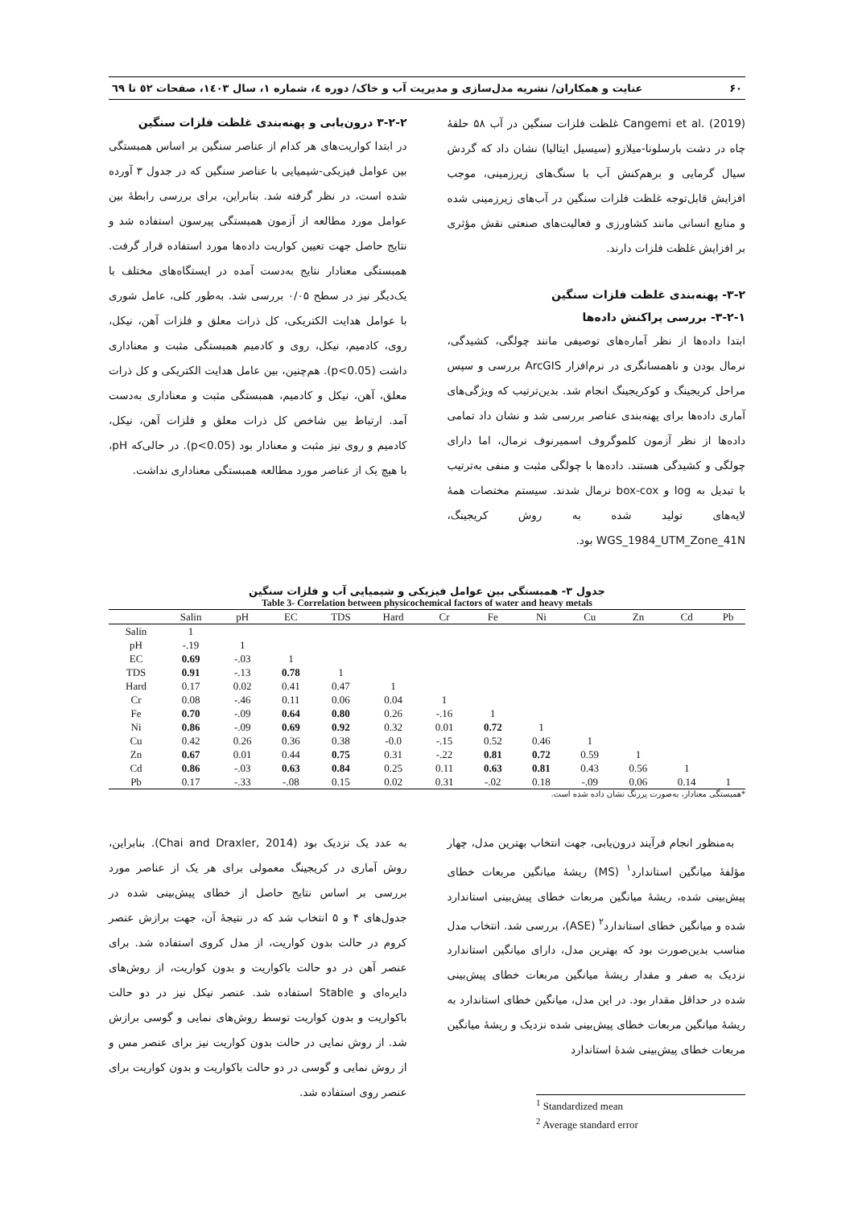۶۰ عنایت و همکاران/ نشریه مدل‌سازی و مدیریت آب و خاک/ دوره ٤، شماره ١، سال ١٤٠٣، صفحات ٥٢ تا ٦٩
Cangemi et al. (2019) غلظت فلزات سنگین در آب ۵۸ حلقهٔ چاه در دشت بارسلونا-میلازو (سیسیل ایتالیا) نشان داد که گردش سیال گرمایی و برهم‌کنش آب با سنگ‌های زیرزمینی، موجب افزایش قابل‌توجه غلظت فلزات سنگین در آب‌های زیرزمینی شده و منابع انسانی مانند کشاورزی و فعالیت‌های صنعتی نقش مؤثری بر افزایش غلظت فلزات دارند.
۳-۲- پهنه‌بندی غلظت فلزات سنگین
۳-۲-۱- بررسی پراکنش داده‌ها
ابتدا داده‌ها از نظر آماره‌های توصیفی مانند چولگی، کشیدگی، نرمال بودن و ناهمسانگری در نرم‌افزار ArcGIS بررسی و سپس مراحل کریجینگ و کوکریجینگ انجام شد. بدین‌ترتیب که ویژگی‌های آماری داده‌ها برای پهنه‌بندی عناصر بررسی شد و نشان داد تمامی داده‌ها از نظر آزمون کلموگروف اسمیرنوف نرمال، اما دارای چولگی و کشیدگی هستند. داده‌ها با چولگی مثبت و منفی به‌ترتیب با تبدیل به log و box-cox نرمال شدند. سیستم مختصات همهٔ لایه‌های تولید شده به روش کریجینگ، WGS_1984_UTM_Zone_41N بود.
۳-۲-۲ درون‌یابی و پهنه‌بندی غلظت فلزات سنگین
در ابتدا کواریت‌های هر کدام از عناصر سنگین بر اساس همبستگی بین عوامل فیزیکی-شیمیایی با عناصر سنگین که در جدول ۳ آورده شده است، در نظر گرفته شد. بنابراین، برای بررسی رابطهٔ بین عوامل مورد مطالعه از آزمون همبستگی پیرسون استفاده شد و نتایج حاصل جهت تعیین کواریت داده‌ها مورد استفاده قرار گرفت. همبستگی معنادار نتایج به‌دست آمده در ایستگاه‌های مختلف با یک‌دیگر نیز در سطح ۰/۰۵ بررسی شد. به‌طور کلی، عامل شوری با عوامل هدایت الکتریکی، کل ذرات معلق و فلزات آهن، نیکل، روی، کادمیم، نیکل، روی و کادمیم همبستگی مثبت و معناداری داشت (p<0.05). هم‌چنین، بین عامل هدایت الکتریکی و کل ذرات معلق، آهن، نیکل و کادمیم، همبستگی مثبت و معناداری به‌دست آمد. ارتباط بین شاخص کل ذرات معلق و فلزات آهن، نیکل، کادمیم و روی نیز مثبت و معنادار بود (p<0.05). در حالی‌که pH، با هیچ یک از عناصر مورد مطالعه همبستگی معناداری نداشت.
جدول ۳- همبستگی بین عوامل فیزیکی و شیمیایی آب و فلزات سنگین
Table 3- Correlation between physicochemical factors of water and heavy metals
| | Salin | pH | EC | TDS | Hard | Cr | Fe | Ni | Cu | Zn | Cd | Pb |
| --- | --- | --- | --- | --- | --- | --- | --- | --- | --- | --- | --- | --- |
| Salin | 1 | | | | | | | | | | | |
| pH | -.19 | 1 | | | | | | | | | | |
| EC | 0.69 | -.03 | 1 | | | | | | | | | |
| TDS | 0.91 | -.13 | 0.78 | 1 | | | | | | | | |
| Hard | 0.17 | 0.02 | 0.41 | 0.47 | 1 | | | | | | | |
| Cr | 0.08 | -.46 | 0.11 | 0.06 | 0.04 | 1 | | | | | | |
| Fe | 0.70 | -.09 | 0.64 | 0.80 | 0.26 | -.16 | 1 | | | | | |
| Ni | 0.86 | -.09 | 0.69 | 0.92 | 0.32 | 0.01 | 0.72 | 1 | | | | |
| Cu | 0.42 | 0.26 | 0.36 | 0.38 | -0.0 | -.15 | 0.52 | 0.46 | 1 | | | |
| Zn | 0.67 | 0.01 | 0.44 | 0.75 | 0.31 | -.22 | 0.81 | 0.72 | 0.59 | 1 | | |
| Cd | 0.86 | -.03 | 0.63 | 0.84 | 0.25 | 0.11 | 0.63 | 0.81 | 0.43 | 0.56 | 1 | |
| Pb | 0.17 | -.33 | -.08 | 0.15 | 0.02 | 0.31 | -.02 | 0.18 | -.09 | 0.06 | 0.14 | 1 |
*همبستگی معنادار، به‌صورت پررنگ نشان داده شده است.
به‌منظور انجام فرآیند درون‌یابی، جهت انتخاب بهترین مدل، چهار مؤلفهٔ میانگین استاندارد<sup>۱</sup> (MS) ریشهٔ میانگین مربعات خطای پیش‌بینی شده، ریشهٔ میانگین مربعات خطای پیش‌بینی استاندارد شده و میانگین خطای استاندارد<sup>۲</sup> (ASE)، بررسی شد. انتخاب مدل مناسب بدین‌صورت بود که بهترین مدل، دارای میانگین استاندارد نزدیک به صفر و مقدار ریشهٔ میانگین مربعات خطای پیش‌بینی شده در حداقل مقدار بود. در این مدل، میانگین خطای استاندارد به ریشهٔ میانگین مربعات خطای پیش‌بینی شده نزدیک و ریشهٔ میانگین مربعات خطای پیش‌بینی شدهٔ استاندارد
<sup>1</sup> Standardized mean
<sup>2</sup> Average standard error
به عدد یک نزدیک بود (Chai and Draxler, 2014). بنابراین، روش آماری در کریجینگ معمولی برای هر یک از عناصر مورد بررسی بر اساس نتایج حاصل از خطای پیش‌بینی شده در جدول‌های ۴ و ۵ انتخاب شد که در نتیجهٔ آن، جهت برازش عنصر کروم در حالت بدون کواریت، از مدل کروی استفاده شد. برای عنصر آهن در دو حالت باکواریت و بدون کواریت، از روش‌های دایره‌ای و Stable استفاده شد. عنصر نیکل نیز در دو حالت باکواریت و بدون کواریت توسط روش‌های نمایی و گوسی برازش شد. از روش نمایی در حالت بدون کواریت نیز برای عنصر مس و از روش نمایی و گوسی در دو حالت باکواریت و بدون کواریت برای عنصر روی استفاده شد.